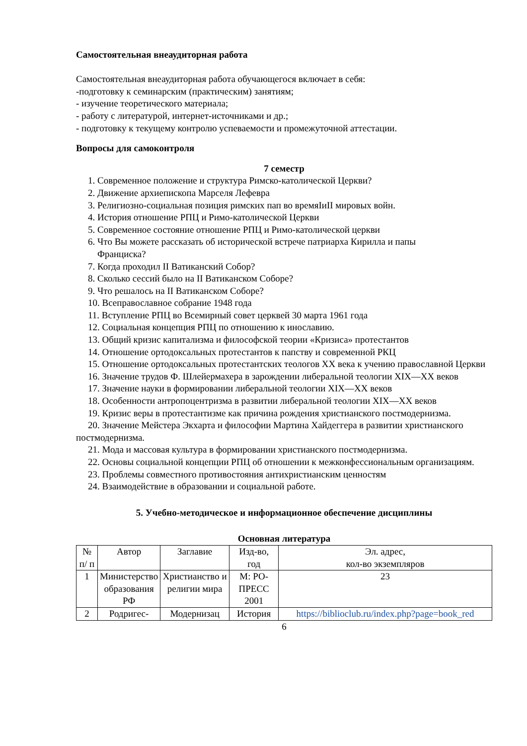Самостоятельная внеаудиторная работа
Самостоятельная внеаудиторная работа обучающегося включает в себя:
-подготовку к семинарским (практическим) занятиям;
- изучение теоретического материала;
- работу с литературой, интернет-источниками и др.;
- подготовку к текущему контролю успеваемости и промежуточной аттестации.
Вопросы для самоконтроля
7 семестр
1. Современное положение и структура Римско-католической Церкви?
2. Движение архиепископа Марселя Лефевра
3. Религиозно-социальная позиция римских пап во времяIиII мировых войн.
4. История отношение РПЦ и Римо-католической Церкви
5. Современное состояние отношение РПЦ и Римо-католической церкви
6. Что Вы можете рассказать об исторической встрече патриарха Кирилла и папы
Франциска?
7. Когда проходил II Ватиканский Собор?
8. Сколько сессий было на II Ватиканском Соборе?
9. Что решалось на II Ватиканском Соборе?
10. Всеправославное собрание 1948 года
11. Вступление РПЦ во Всемирный совет церквей 30 марта 1961 года
12. Социальная концепция РПЦ по отношению к инославию.
13. Общий кризис капитализма и философской теории «Кризиса» протестантов
14. Отношение ортодоксальных протестантов к папству и современной РКЦ
15. Отношение ортодоксальных протестантских теологов XX века к учению православной Церкви
16. Значение трудов Ф. Шлейермахера в зарождении либеральной теологии XIX—XX веков
17. Значение науки в формировании либеральной теологии XIX—XX веков
18. Особенности антропоцентризма в развитии либеральной теологии XIX—XX веков
19. Кризис веры в протестантизме как причина рождения христианского постмодернизма.
20. Значение Мейстера Экхарта и философии Мартина Хайдеггера в развитии христианского постмодернизма.
21. Мода и массовая культура в формировании христианского постмодернизма.
22. Основы социальной концепции РПЦ об отношении к межконфессиональным организациям.
23. Проблемы совместного противостояния антихристианским ценностям
24. Взаимодействие в образовании и социальной работе.
5. Учебно-методическое и информационное обеспечение дисциплины
Основная литература
| № п/ п | Автор | Заглавие | Изд-во, год | Эл. адрес, кол-во экземпляров |
| --- | --- | --- | --- | --- |
| 1 | Министерство образования РФ | Христианство и религии мира | М: РО-ПРЕСС 2001 | 23 |
| 2 | Родригес- | Модернизац | История | https://biblioclub.ru/index.php?page=book_red |
6